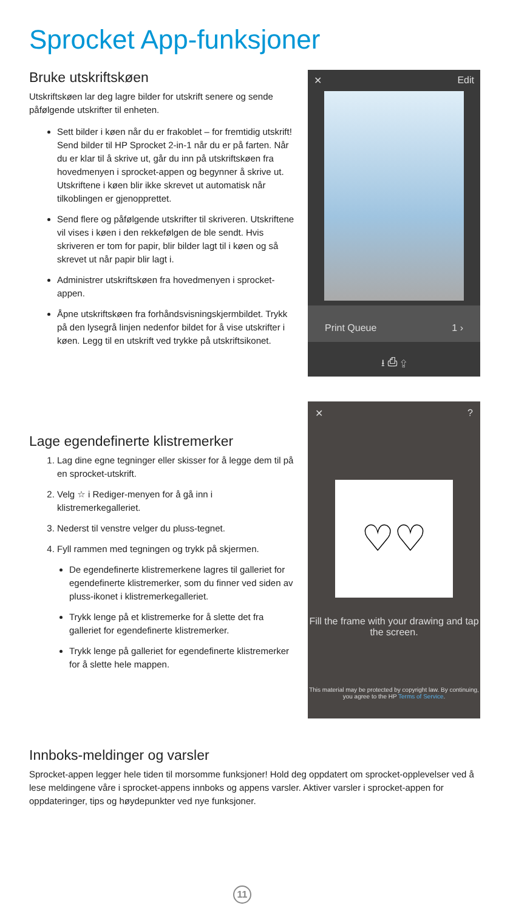Sprocket App-funksjoner
Bruke utskriftskøen
Utskriftskøen lar deg lagre bilder for utskrift senere og sende påfølgende utskrifter til enheten.
Sett bilder i køen når du er frakoblet – for fremtidig utskrift! Send bilder til HP Sprocket 2-in-1 når du er på farten. Når du er klar til å skrive ut, går du inn på utskriftskøen fra hovedmenyen i sprocket-appen og begynner å skrive ut. Utskriftene i køen blir ikke skrevet ut automatisk når tilkoblingen er gjenopprettet.
Send flere og påfølgende utskrifter til skriveren. Utskriftene vil vises i køen i den rekkefølgen de ble sendt. Hvis skriveren er tom for papir, blir bilder lagt til i køen og så skrevet ut når papir blir lagt i.
Administrer utskriftskøen fra hovedmenyen i sprocket-appen.
Åpne utskriftskøen fra forhåndsvisningskjermbildet. Trykk på den lysegrå linjen nedenfor bildet for å vise utskrifter i køen. Legg til en utskrift ved trykke på utskriftsikonet.
✕ Edit
Print Queue 1 ›
⭳ ⎙ ⇪
Lage egendefinerte klistremerker
1. Lag dine egne tegninger eller skisser for å legge dem til på en sprocket-utskrift.
2. Velg ☆ i Rediger-menyen for å gå inn i klistremerkegalleriet.
3. Nederst til venstre velger du pluss-tegnet.
4. Fyll rammen med tegningen og trykk på skjermen.
De egendefinerte klistremerkene lagres til galleriet for egendefinerte klistremerker, som du finner ved siden av pluss-ikonet i klistremerkegalleriet.
Trykk lenge på et klistremerke for å slette det fra galleriet for egendefinerte klistremerker.
Trykk lenge på galleriet for egendefinerte klistremerker for å slette hele mappen.
✕?
♡♡
Fill the frame with your drawing and tap the screen.
This material may be protected by copyright law. By continuing, you agree to the HP Terms of Service.
Innboks-meldinger og varsler
Sprocket-appen legger hele tiden til morsomme funksjoner! Hold deg oppdatert om sprocket-opplevelser ved å lese meldingene våre i sprocket-appens innboks og appens varsler. Aktiver varsler i sprocket-appen for oppdateringer, tips og høydepunkter ved nye funksjoner.
11